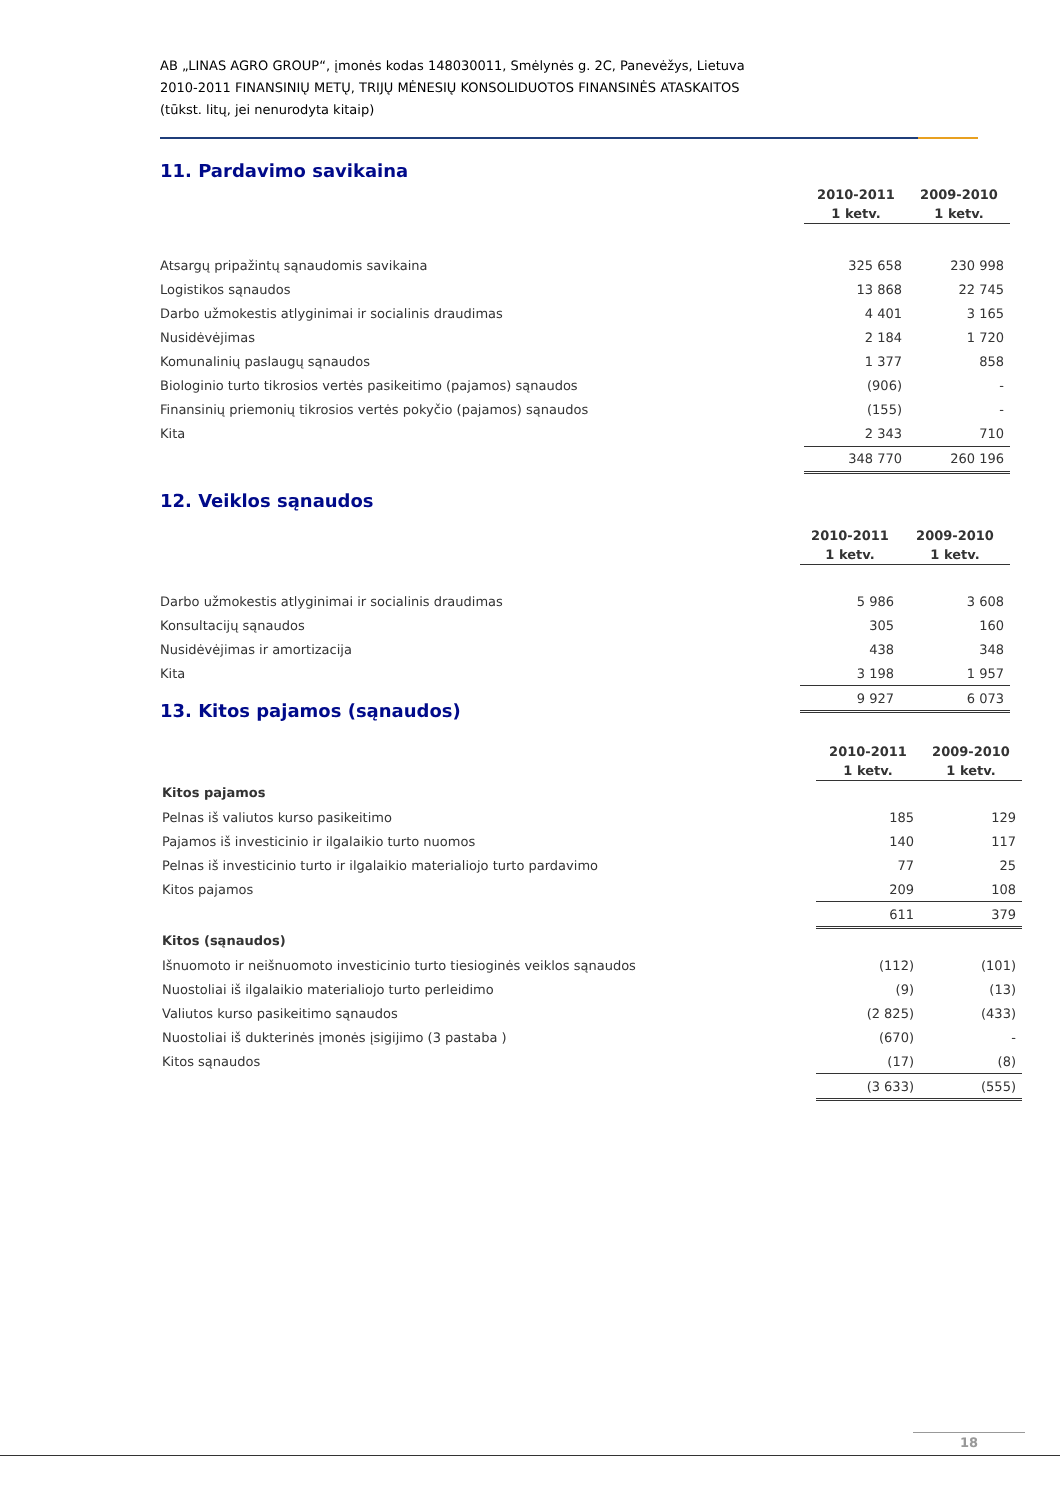AB „LINAS AGRO GROUP“, įmonės kodas 148030011, Smėlynės g. 2C, Panevėžys, Lietuva
2010-2011 FINANSINIŲ METŲ, TRIJŲ MĖNESIŲ KONSOLIDUOTOS FINANSINĖS ATASKAITOS
(tūkst. litų, jei nenurodyta kitaip)
11. Pardavimo savikaina
| | 2010-2011 1 ketv. | 2009-2010 1 ketv. |
| Atsargų pripažintų sąnaudomis savikaina | 325 658 | 230 998 |
| Logistikos sąnaudos | 13 868 | 22 745 |
| Darbo užmokestis atlyginimai ir socialinis draudimas | 4 401 | 3 165 |
| Nusidėvėjimas | 2 184 | 1 720 |
| Komunalinių paslaugų sąnaudos | 1 377 | 858 |
| Biologinio turto tikrosios vertės pasikeitimo (pajamos) sąnaudos | (906) | - |
| Finansinių priemonių tikrosios vertės pokyčio (pajamos) sąnaudos | (155) | - |
| Kita | 2 343 | 710 |
| | 348 770 | 260 196 |
12. Veiklos sąnaudos
| | 2010-2011 1 ketv. | 2009-2010 1 ketv. |
| Darbo užmokestis atlyginimai ir socialinis draudimas | 5 986 | 3 608 |
| Konsultacijų sąnaudos | 305 | 160 |
| Nusidėvėjimas ir amortizacija | 438 | 348 |
| Kita | 3 198 | 1 957 |
| | 9 927 | 6 073 |
13. Kitos pajamos (sąnaudos)
| | 2010-2011 1 ketv. | 2009-2010 1 ketv. |
| Kitos pajamos | | |
| Pelnas iš valiutos kurso pasikeitimo | 185 | 129 |
| Pajamos iš investicinio ir ilgalaikio turto nuomos | 140 | 117 |
| Pelnas iš investicinio turto ir ilgalaikio materialiojo turto pardavimo | 77 | 25 |
| Kitos pajamos | 209 | 108 |
| | 611 | 379 |
| Kitos (sąnaudos) | | |
| Išnuomoto ir neišnuomoto investicinio turto tiesioginės veiklos sąnaudos | (112) | (101) |
| Nuostoliai iš ilgalaikio materialiojo turto perleidimo | (9) | (13) |
| Valiutos kurso pasikeitimo sąnaudos | (2 825) | (433) |
| Nuostoliai iš dukterinės įmonės įsigijimo (3 pastaba ) | (670) | - |
| Kitos sąnaudos | (17) | (8) |
| | (3 633) | (555) |
18